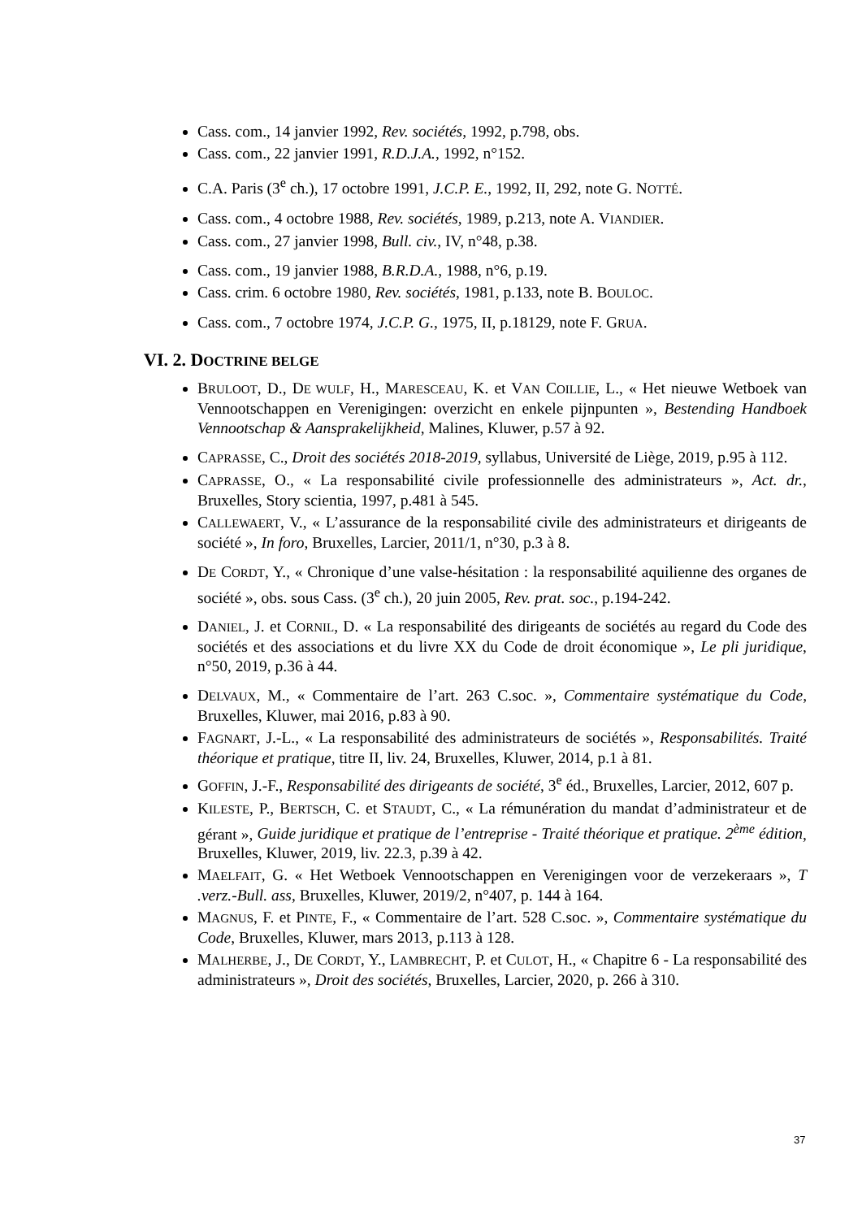Cass. com., 14 janvier 1992, Rev. sociétés, 1992, p.798, obs.
Cass. com., 22 janvier 1991, R.D.J.A., 1992, n°152.
C.A. Paris (3<sup>e</sup> ch.), 17 octobre 1991, J.C.P. E., 1992, II, 292, note G. NOTTÉ.
Cass. com., 4 octobre 1988, Rev. sociétés, 1989, p.213, note A. VIANDIER.
Cass. com., 27 janvier 1998, Bull. civ., IV, n°48, p.38.
Cass. com., 19 janvier 1988, B.R.D.A., 1988, n°6, p.19.
Cass. crim. 6 octobre 1980, Rev. sociétés, 1981, p.133, note B. BOULOC.
Cass. com., 7 octobre 1974, J.C.P. G., 1975, II, p.18129, note F. GRUA.
VI. 2. DOCTRINE BELGE
BRULOOT, D., DE WULF, H., MARESCEAU, K. et VAN COILLIE, L., « Het nieuwe Wetboek van Vennootschappen en Verenigingen: overzicht en enkele pijnpunten », Bestending Handboek Vennootschap & Aansprakelijkheid, Malines, Kluwer, p.57 à 92.
CAPRASSE, C., Droit des sociétés 2018-2019, syllabus, Université de Liège, 2019, p.95 à 112.
CAPRASSE, O., « La responsabilité civile professionnelle des administrateurs », Act. dr., Bruxelles, Story scientia, 1997, p.481 à 545.
CALLEWAERT, V., « L’assurance de la responsabilité civile des administrateurs et dirigeants de société », In foro, Bruxelles, Larcier, 2011/1, n°30, p.3 à 8.
DE CORDT, Y., « Chronique d’une valse-hésitation : la responsabilité aquilienne des organes de société », obs. sous Cass. (3<sup>e</sup> ch.), 20 juin 2005, Rev. prat. soc., p.194-242.
DANIEL, J. et CORNIL, D. « La responsabilité des dirigeants de sociétés au regard du Code des sociétés et des associations et du livre XX du Code de droit économique », Le pli juridique, n°50, 2019, p.36 à 44.
DELVAUX, M., « Commentaire de l’art. 263 C.soc. », Commentaire systématique du Code, Bruxelles, Kluwer, mai 2016, p.83 à 90.
FAGNART, J.-L., « La responsabilité des administrateurs de sociétés », Responsabilités. Traité théorique et pratique, titre II, liv. 24, Bruxelles, Kluwer, 2014, p.1 à 81.
GOFFIN, J.-F., Responsabilité des dirigeants de société, 3<sup>e</sup> éd., Bruxelles, Larcier, 2012, 607 p.
KILESTE, P., BERTSCH, C. et STAUDT, C., « La rémunération du mandat d’administrateur et de gérant », Guide juridique et pratique de l’entreprise - Traité théorique et pratique. 2<sup>ème</sup> édition, Bruxelles, Kluwer, 2019, liv. 22.3, p.39 à 42.
MAELFAIT, G. « Het Wetboek Vennootschappen en Verenigingen voor de verzekeraars », T .verz.-Bull. ass, Bruxelles, Kluwer, 2019/2, n°407, p. 144 à 164.
MAGNUS, F. et PINTE, F., « Commentaire de l’art. 528 C.soc. », Commentaire systématique du Code, Bruxelles, Kluwer, mars 2013, p.113 à 128.
MALHERBE, J., DE CORDT, Y., LAMBRECHT, P. et CULOT, H., « Chapitre 6 - La responsabilité des administrateurs », Droit des sociétés, Bruxelles, Larcier, 2020, p. 266 à 310.
37